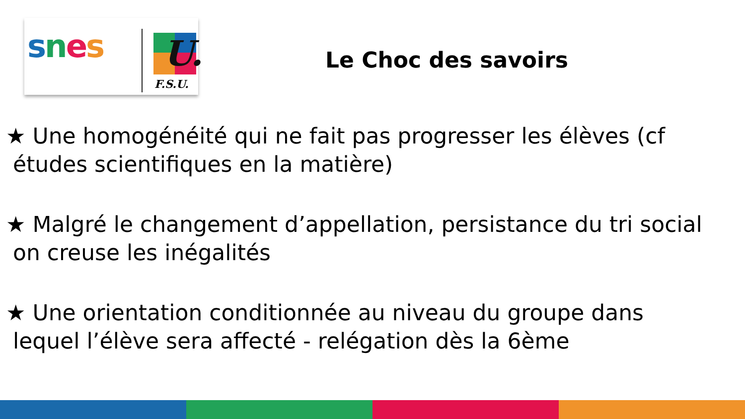snes U.
F.S.U.
Le Choc des savoirs
★ Une homogénéité qui ne fait pas progresser les élèves (cf
études scientifiques en la matière)
★ Malgré le changement d’appellation, persistance du tri social
on creuse les inégalités
★ Une orientation conditionnée au niveau du groupe dans
lequel l’élève sera affecté - relégation dès la 6ème